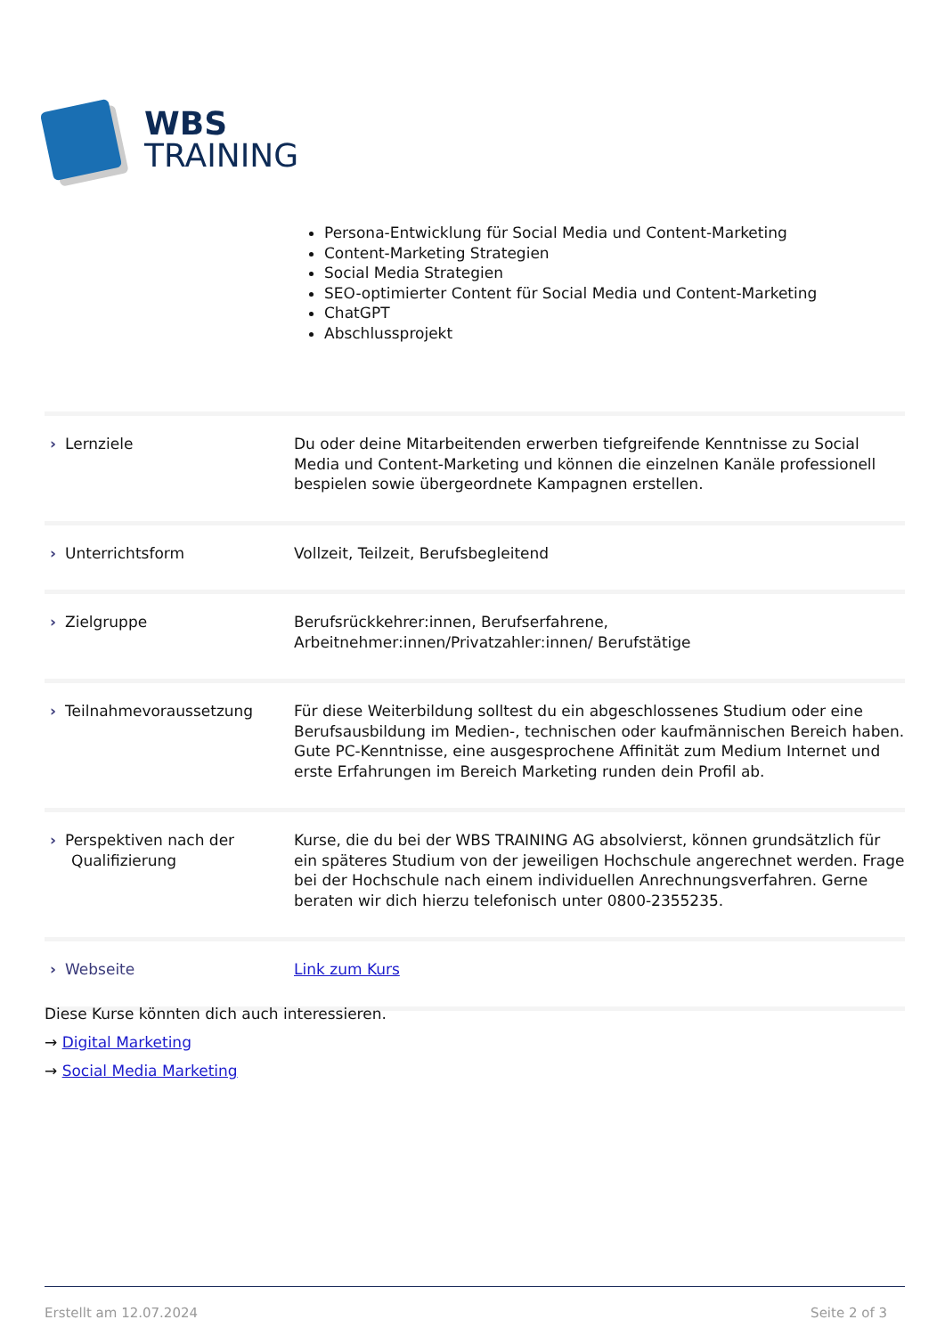WBS
TRAINING
Persona-Entwicklung für Social Media und Content-Marketing
Content-Marketing Strategien
Social Media Strategien
SEO-optimierter Content für Social Media und Content-Marketing
ChatGPT
Abschlussprojekt
| › Lernziele | Du oder deine Mitarbeitenden erwerben tiefgreifende Kenntnisse zu Social Media und Content-Marketing und können die einzelnen Kanäle professionell bespielen sowie übergeordnete Kampagnen erstellen. |
| › Unterrichtsform | Vollzeit, Teilzeit, Berufsbegleitend |
| › Zielgruppe | Berufsrückkehrer:innen, Berufserfahrene, Arbeitnehmer:innen/Privatzahler:innen/ Berufstätige |
| › Teilnahmevoraussetzung | Für diese Weiterbildung solltest du ein abgeschlossenes Studium oder eine Berufsausbildung im Medien-, technischen oder kaufmännischen Bereich haben. Gute PC-Kenntnisse, eine ausgesprochene Affinität zum Medium Internet und erste Erfahrungen im Bereich Marketing runden dein Profil ab. |
| › Perspektiven nach der Qualifizierung | Kurse, die du bei der WBS TRAINING AG absolvierst, können grundsätzlich für ein späteres Studium von der jeweiligen Hochschule angerechnet werden. Frage bei der Hochschule nach einem individuellen Anrechnungsverfahren. Gerne beraten wir dich hierzu telefonisch unter 0800-2355235. |
| › Webseite | Link zum Kurs |
Diese Kurse könnten dich auch interessieren.
→ Digital Marketing
→ Social Media Marketing
Erstellt am 12.07.2024 Seite 2 of 3